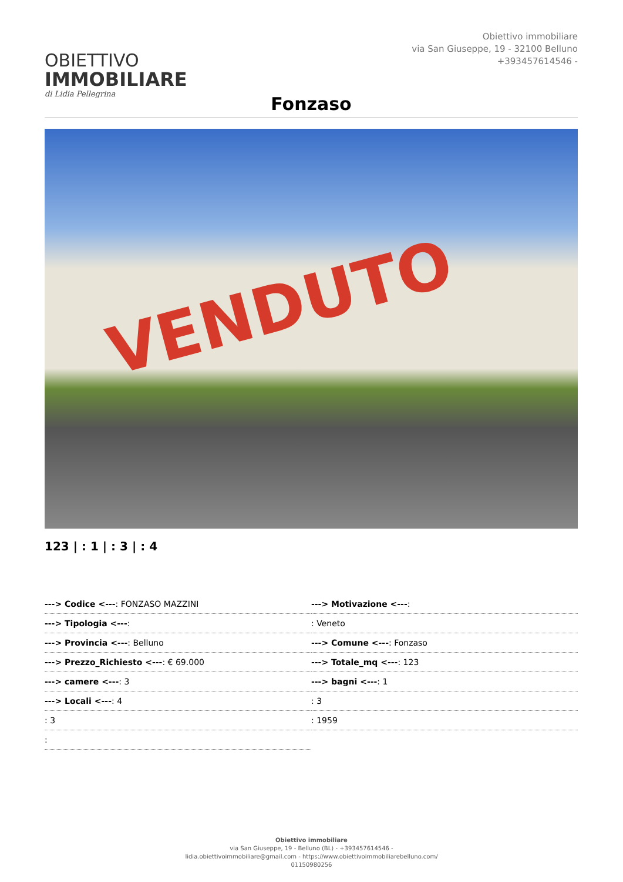OBIETTIVO
IMMOBILIARE
di Lidia Pellegrina
Obiettivo immobiliare
via San Giuseppe, 19 - 32100 Belluno
+393457614546 -
Fonzaso
VENDUTO
123 | : 1 | : 3 | : 4
| ---> Codice <--- : FONZASO MAZZINI | ---> Motivazione <--- : |
| ---> Tipologia <--- : | : Veneto |
| ---> Provincia <--- : Belluno | ---> Comune <--- : Fonzaso |
| ---> Prezzo_Richiesto <--- : € 69.000 | ---> Totale_mq <--- : 123 |
| ---> camere <--- : 3 | ---> bagni <--- : 1 |
| ---> Locali <--- : 4 | : 3 |
| : 3 | : 1959 |
| : | |
Obiettivo immobiliare
via San Giuseppe, 19 - Belluno (BL) - +393457614546 -
lidia.obiettivoimmobiliare@gmail.com - https://www.obiettivoimmobiliarebelluno.com/
01150980256